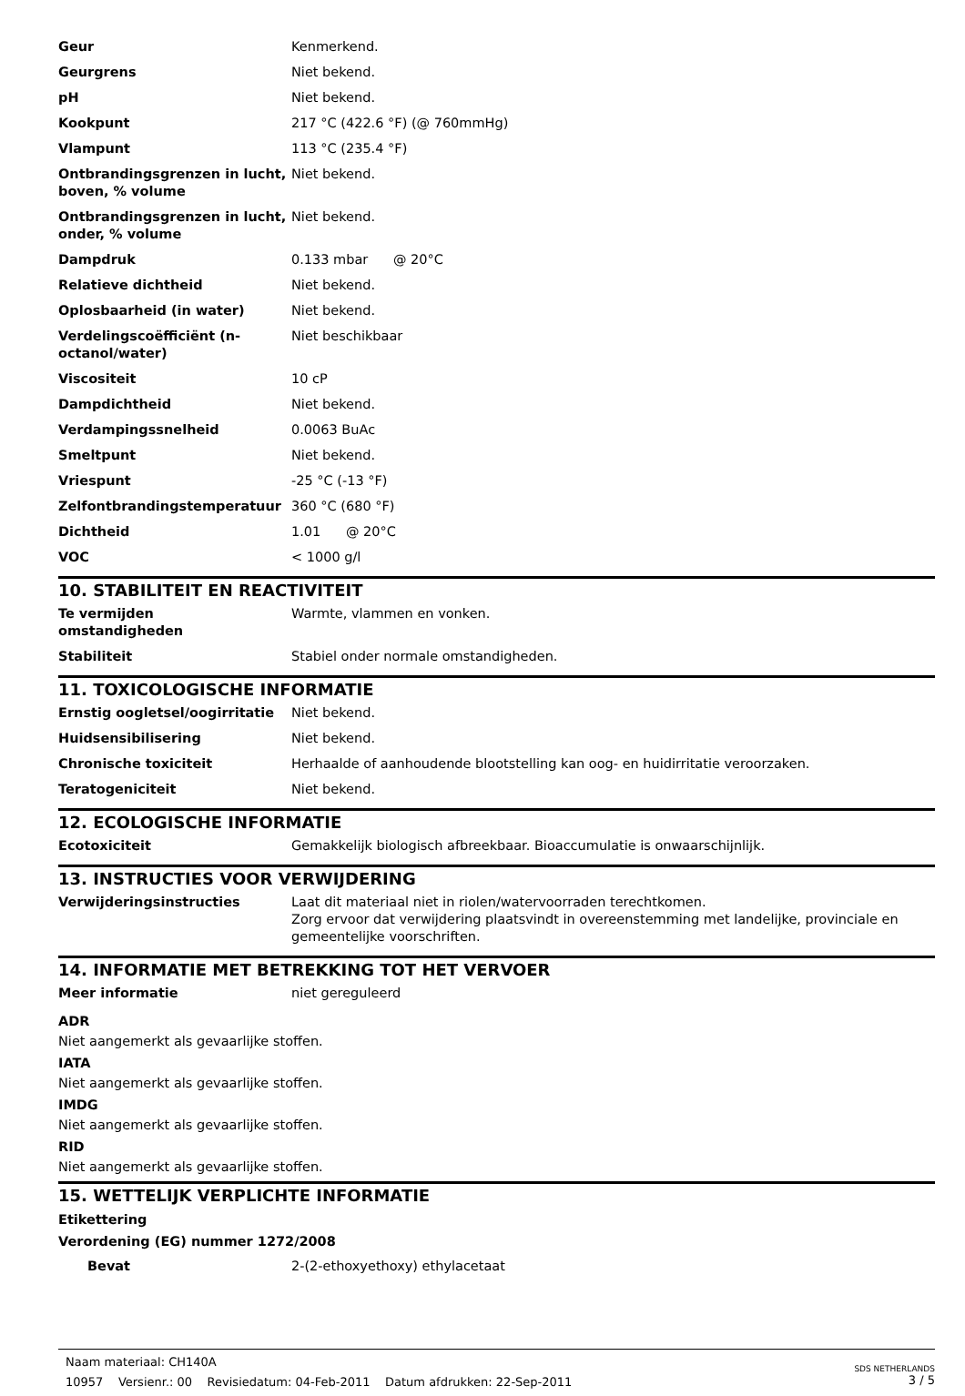| Geur | Kenmerkend. |
| Geurgrens | Niet bekend. |
| pH | Niet bekend. |
| Kookpunt | 217 °C (422.6 °F) (@ 760mmHg) |
| Vlampunt | 113 °C (235.4 °F) |
| Ontbrandingsgrenzen in lucht, boven, % volume | Niet bekend. |
| Ontbrandingsgrenzen in lucht, onder, % volume | Niet bekend. |
| Dampdruk | 0.133 mbar @ 20°C |
| Relatieve dichtheid | Niet bekend. |
| Oplosbaarheid (in water) | Niet bekend. |
| Verdelingscoëfficiënt (n-octanol/water) | Niet beschikbaar |
| Viscositeit | 10 cP |
| Dampdichtheid | Niet bekend. |
| Verdampingssnelheid | 0.0063 BuAc |
| Smeltpunt | Niet bekend. |
| Vriespunt | -25 °C (-13 °F) |
| Zelfontbrandingstemperatuur | 360 °C (680 °F) |
| Dichtheid | 1.01 @ 20°C |
| VOC | < 1000 g/l |
10. STABILITEIT EN REACTIVITEIT
| Te vermijden omstandigheden | Warmte, vlammen en vonken. |
| Stabiliteit | Stabiel onder normale omstandigheden. |
11. TOXICOLOGISCHE INFORMATIE
| Ernstig oogletsel/oogirritatie | Niet bekend. |
| Huidsensibilisering | Niet bekend. |
| Chronische toxiciteit | Herhaalde of aanhoudende blootstelling kan oog- en huidirritatie veroorzaken. |
| Teratogeniciteit | Niet bekend. |
12. ECOLOGISCHE INFORMATIE
| Ecotoxiciteit | Gemakkelijk biologisch afbreekbaar. Bioaccumulatie is onwaarschijnlijk. |
13. INSTRUCTIES VOOR VERWIJDERING
| Verwijderingsinstructies | Laat dit materiaal niet in riolen/watervoorraden terechtkomen. Zorg ervoor dat verwijdering plaatsvindt in overeenstemming met landelijke, provinciale en gemeentelijke voorschriften. |
14. INFORMATIE MET BETREKKING TOT HET VERVOER
| Meer informatie | niet gereguleerd |
ADR
Niet aangemerkt als gevaarlijke stoffen.
IATA
Niet aangemerkt als gevaarlijke stoffen.
IMDG
Niet aangemerkt als gevaarlijke stoffen.
RID
Niet aangemerkt als gevaarlijke stoffen.
15. WETTELIJK VERPLICHTE INFORMATIE
Etikettering
Verordening (EG) nummer 1272/2008
| Bevat | 2-(2-ethoxyethoxy) ethylacetaat |
Naam materiaal: CH140A
10957 Versienr.: 00 Revisiedatum: 04-Feb-2011 Datum afdrukken: 22-Sep-2011
SDS NETHERLANDS
3 / 5